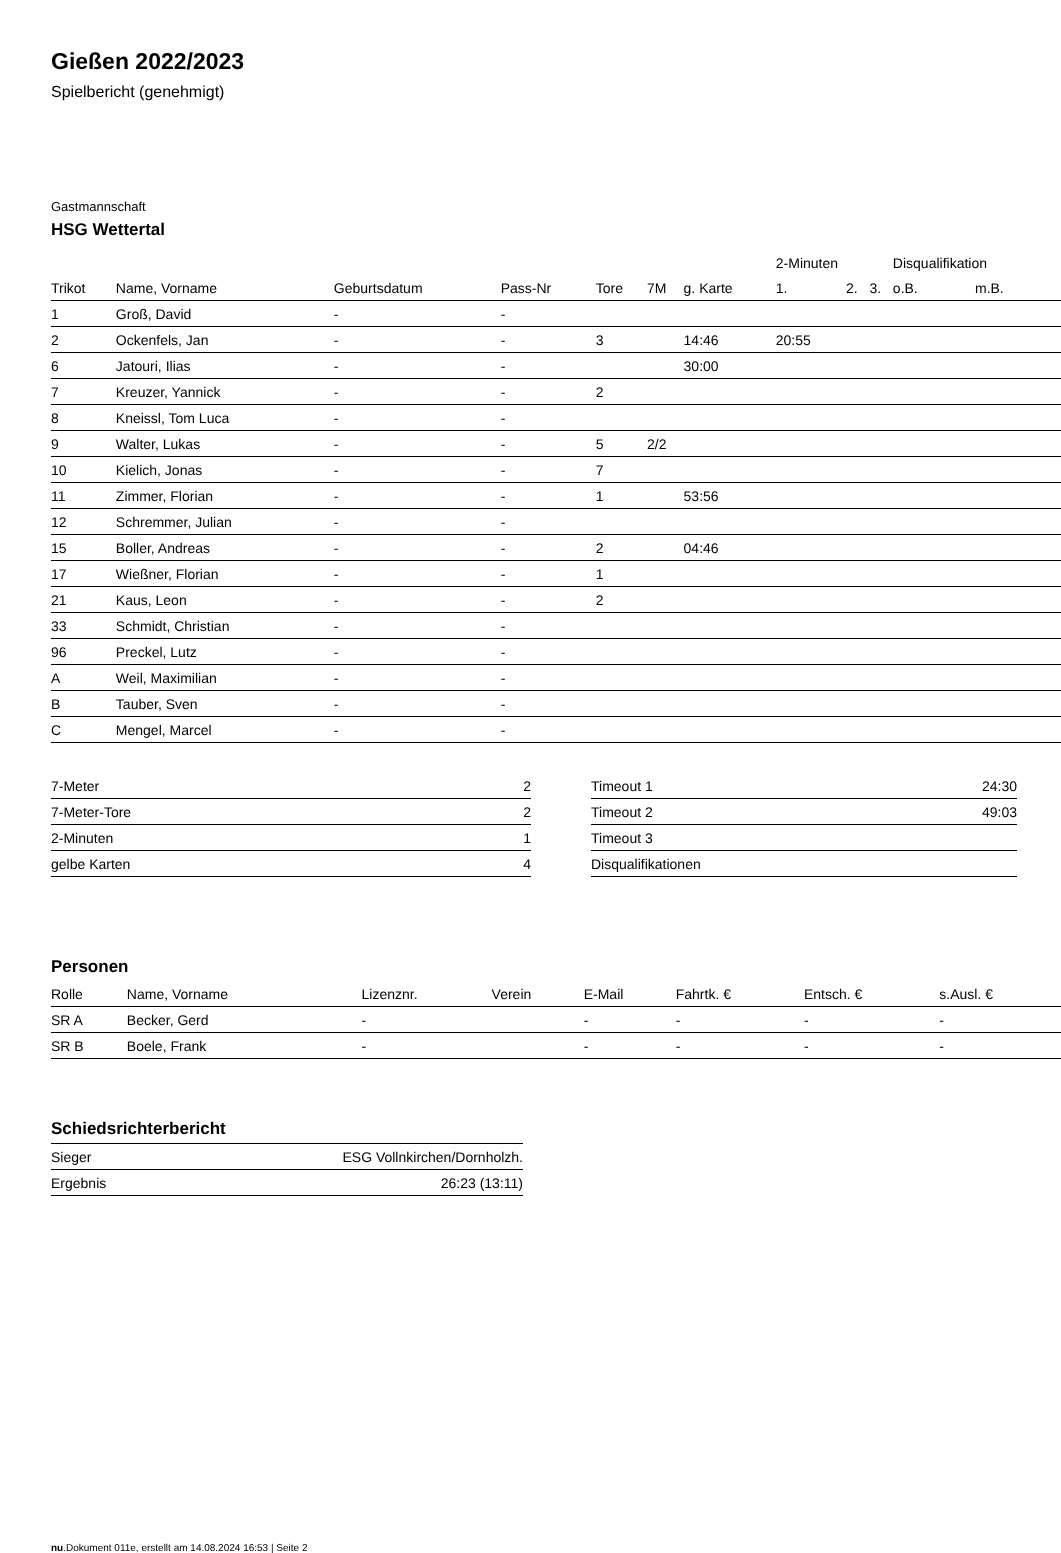Gießen 2022/2023
Spielbericht (genehmigt)
Gastmannschaft
HSG Wettertal
| | | | | | | | 2-Minuten | | | Disqualifikation | |
| --- | --- | --- | --- | --- | --- | --- | --- | --- | --- | --- | --- |
| Trikot | Name, Vorname | Geburtsdatum | Pass-Nr | Tore | 7M | g. Karte | 1. | 2. | 3. | o.B. | m.B. |
| 1 | Groß, David | - | - | | | | | | | | |
| 2 | Ockenfels, Jan | - | - | 3 | | 14:46 | 20:55 | | | | |
| 6 | Jatouri, Ilias | - | - | | | 30:00 | | | | | |
| 7 | Kreuzer, Yannick | - | - | 2 | | | | | | | |
| 8 | Kneissl, Tom Luca | - | - | | | | | | | | |
| 9 | Walter, Lukas | - | - | 5 | 2/2 | | | | | | |
| 10 | Kielich, Jonas | - | - | 7 | | | | | | | |
| 11 | Zimmer, Florian | - | - | 1 | | 53:56 | | | | | |
| 12 | Schremmer, Julian | - | - | | | | | | | | |
| 15 | Boller, Andreas | - | - | 2 | | 04:46 | | | | | |
| 17 | Wießner, Florian | - | - | 1 | | | | | | | |
| 21 | Kaus, Leon | - | - | 2 | | | | | | | |
| 33 | Schmidt, Christian | - | - | | | | | | | | |
| 96 | Preckel, Lutz | - | - | | | | | | | | |
| A | Weil, Maximilian | - | - | | | | | | | | |
| B | Tauber, Sven | - | - | | | | | | | | |
| C | Mengel, Marcel | - | - | | | | | | | | |
| 7-Meter | 2 |
| 7-Meter-Tore | 2 |
| 2-Minuten | 1 |
| gelbe Karten | 4 |
| Timeout 1 | 24:30 |
| Timeout 2 | 49:03 |
| Timeout 3 | |
| Disqualifikationen | |
Personen
| Rolle | Name, Vorname | Lizenznr. | Verein | E-Mail | Fahrtk. € | Entsch. € | s.Ausl. € |
| --- | --- | --- | --- | --- | --- | --- | --- |
| SR A | Becker, Gerd | - | | - | - | - | - |
| SR B | Boele, Frank | - | | - | - | - | - |
Schiedsrichterbericht
| Sieger | ESG Vollnkirchen/Dornholzh. |
| Ergebnis | 26:23 (13:11) |
nu.Dokument 011e, erstellt am 14.08.2024 16:53 | Seite 2